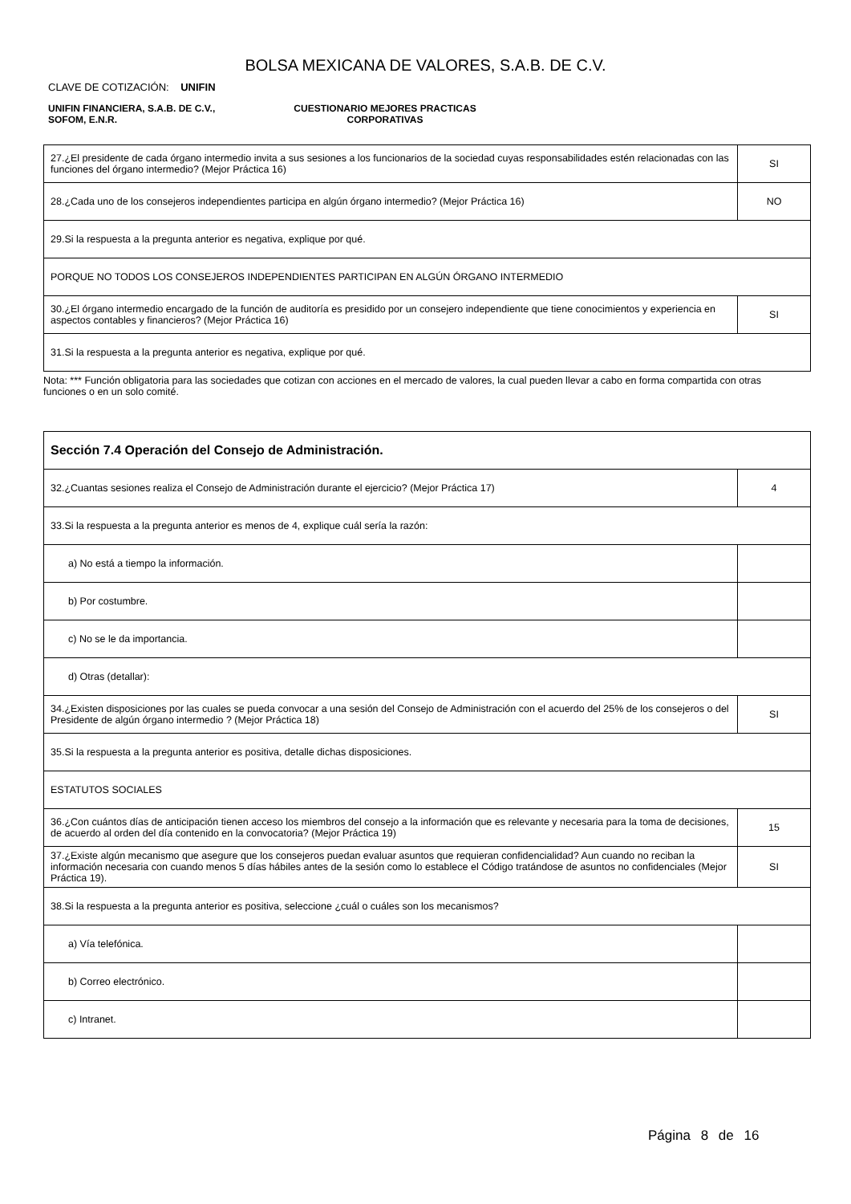BOLSA MEXICANA DE VALORES, S.A.B. DE C.V.
CLAVE DE COTIZACIÓN: UNIFIN
UNIFIN FINANCIERA, S.A.B. DE C.V.,
SOFOM, E.N.R.
CUESTIONARIO MEJORES PRACTICAS
CORPORATIVAS
| 27.¿El presidente de cada órgano intermedio invita a sus sesiones a los funcionarios de la sociedad cuyas responsabilidades estén relacionadas con las funciones del órgano intermedio? (Mejor Práctica 16) | SI |
| 28.¿Cada uno de los consejeros independientes participa en algún órgano intermedio? (Mejor Práctica 16) | NO |
| 29.Si la respuesta a la pregunta anterior es negativa, explique por qué. | |
| PORQUE NO TODOS LOS CONSEJEROS INDEPENDIENTES PARTICIPAN EN ALGÚN ÓRGANO INTERMEDIO | |
| 30.¿El órgano intermedio encargado de la función de auditoría es presidido por un consejero independiente que tiene conocimientos y experiencia en aspectos contables y financieros? (Mejor Práctica 16) | SI |
| 31.Si la respuesta a la pregunta anterior es negativa, explique por qué. | |
Nota: *** Función obligatoria para las sociedades que cotizan con acciones en el mercado de valores, la cual pueden llevar a cabo en forma compartida con otras funciones o en un solo comité.
| Sección 7.4 Operación del Consejo de Administración. | |
| 32.¿Cuantas sesiones realiza el Consejo de Administración durante el ejercicio? (Mejor Práctica 17) | 4 |
| 33.Si la respuesta a la pregunta anterior es menos de 4, explique cuál sería la razón: | |
| a) No está a tiempo la información. | |
| b) Por costumbre. | |
| c) No se le da importancia. | |
| d) Otras (detallar): | |
| 34.¿Existen disposiciones por las cuales se pueda convocar a una sesión del Consejo de Administración con el acuerdo del 25% de los consejeros o del Presidente de algún órgano intermedio ? (Mejor Práctica 18) | SI |
| 35.Si la respuesta a la pregunta anterior es positiva, detalle dichas disposiciones. | |
| ESTATUTOS SOCIALES | |
| 36.¿Con cuántos días de anticipación tienen acceso los miembros del consejo a la información que es relevante y necesaria para la toma de decisiones, de acuerdo al orden del día contenido en la convocatoria? (Mejor Práctica 19) | 15 |
| 37.¿Existe algún mecanismo que asegure que los consejeros puedan evaluar asuntos que requieran confidencialidad? Aun cuando no reciban la información necesaria con cuando menos 5 días hábiles antes de la sesión como lo establece el Código tratándose de asuntos no confidenciales (Mejor Práctica 19). | SI |
| 38.Si la respuesta a la pregunta anterior es positiva, seleccione ¿cuál o cuáles son los mecanismos? | |
| a) Vía telefónica. | |
| b) Correo electrónico. | |
| c) Intranet. | |
Página 8 de 16